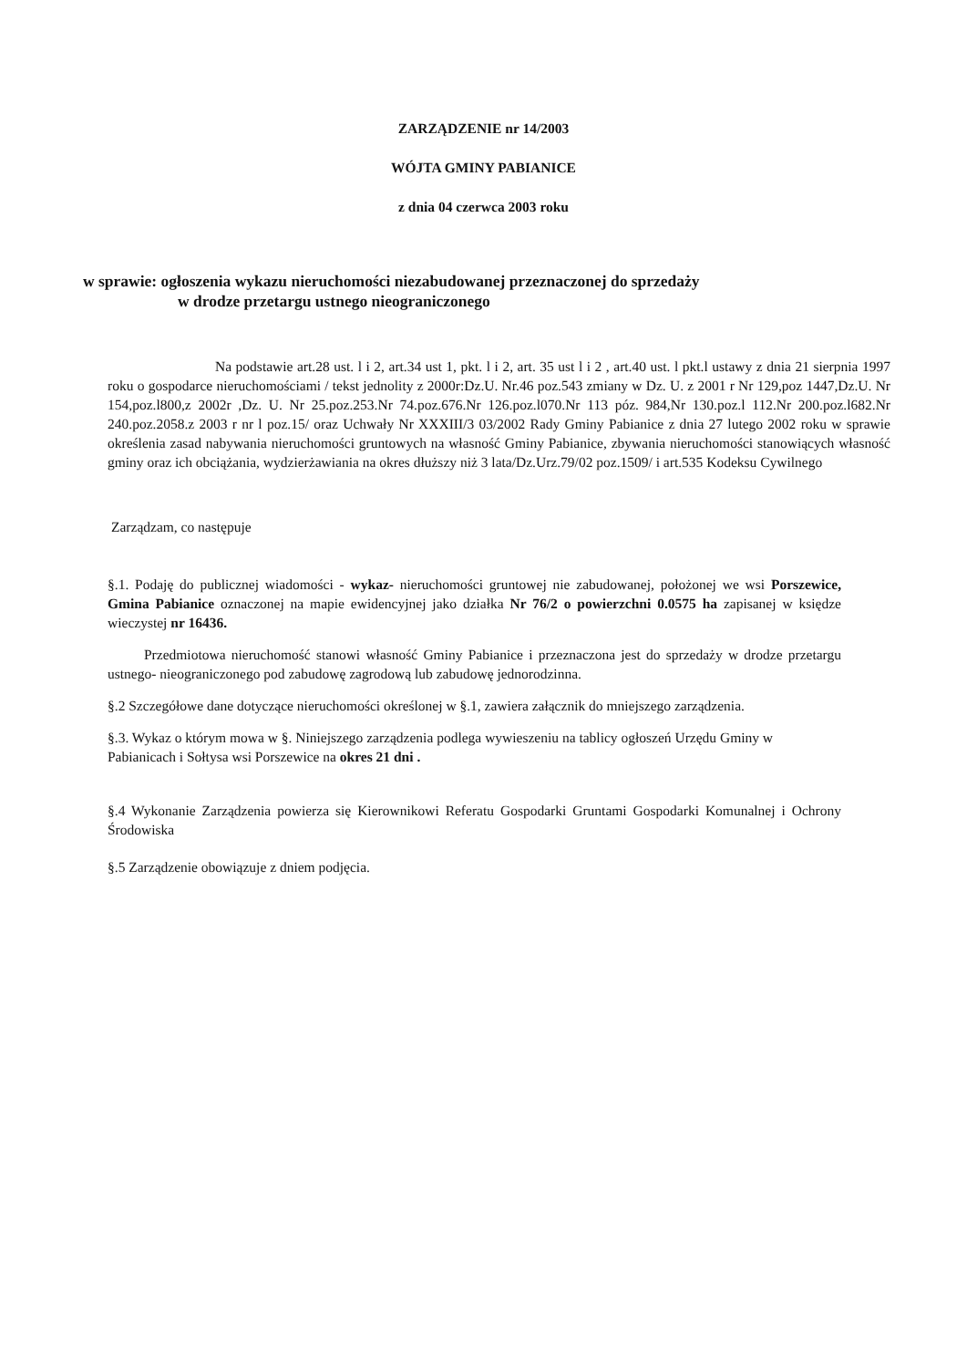ZARZĄDZENIE nr 14/2003
WÓJTA GMINY PABIANICE
z dnia 04 czerwca 2003 roku
w sprawie: ogłoszenia wykazu nieruchomości niezabudowanej przeznaczonej do sprzedaży
w drodze przetargu ustnego nieograniczonego
Na podstawie art.28 ust. l i 2, art.34 ust 1, pkt. l i 2, art. 35 ust l i 2 , art.40 ust. l pkt.l ustawy z dnia 21 sierpnia 1997 roku o gospodarce nieruchomościami / tekst jednolity z 2000r:Dz.U. Nr.46 poz.543 zmiany w Dz. U. z 2001 r Nr 129,poz 1447,Dz.U. Nr 154,poz.l800,z 2002r ,Dz. U. Nr 25.poz.253.Nr 74.poz.676.Nr 126.poz.l070.Nr 113 póz. 984,Nr 130.poz.l 112.Nr 200.poz.l682.Nr 240.poz.2058.z 2003 r nr l poz.15/ oraz Uchwały Nr XXXIII/3 03/2002 Rady Gminy Pabianice z dnia 27 lutego 2002 roku w sprawie określenia zasad nabywania nieruchomości gruntowych na własność Gminy Pabianice, zbywania nieruchomości stanowiących własność gminy oraz ich obciążania, wydzierżawiania na okres dłuższy niż 3 lata/Dz.Urz.79/02 poz.1509/ i art.535 Kodeksu Cywilnego
Zarządzam, co następuje
§.1. Podaję do publicznej wiadomości - wykaz- nieruchomości gruntowej nie zabudowanej, położonej we wsi Porszewice, Gmina Pabianice oznaczonej na mapie ewidencyjnej jako działka Nr 76/2 o powierzchni 0.0575 ha zapisanej w księdze wieczystej nr 16436.
Przedmiotowa nieruchomość stanowi własność Gminy Pabianice i przeznaczona jest do sprzedaży w drodze przetargu ustnego- nieograniczonego pod zabudowę zagrodową lub zabudowę jednorodzinna.
§.2 Szczegółowe dane dotyczące nieruchomości określonej w §.1, zawiera załącznik do mniejszego zarządzenia.
§.3. Wykaz o którym mowa w §. Niniejszego zarządzenia podlega wywieszeniu na tablicy ogłoszeń Urzędu Gminy w Pabianicach i Sołtysa wsi Porszewice na okres 21 dni .
§.4 Wykonanie Zarządzenia powierza się Kierownikowi Referatu Gospodarki Gruntami Gospodarki Komunalnej i Ochrony Środowiska
§.5 Zarządzenie obowiązuje z dniem podjęcia.